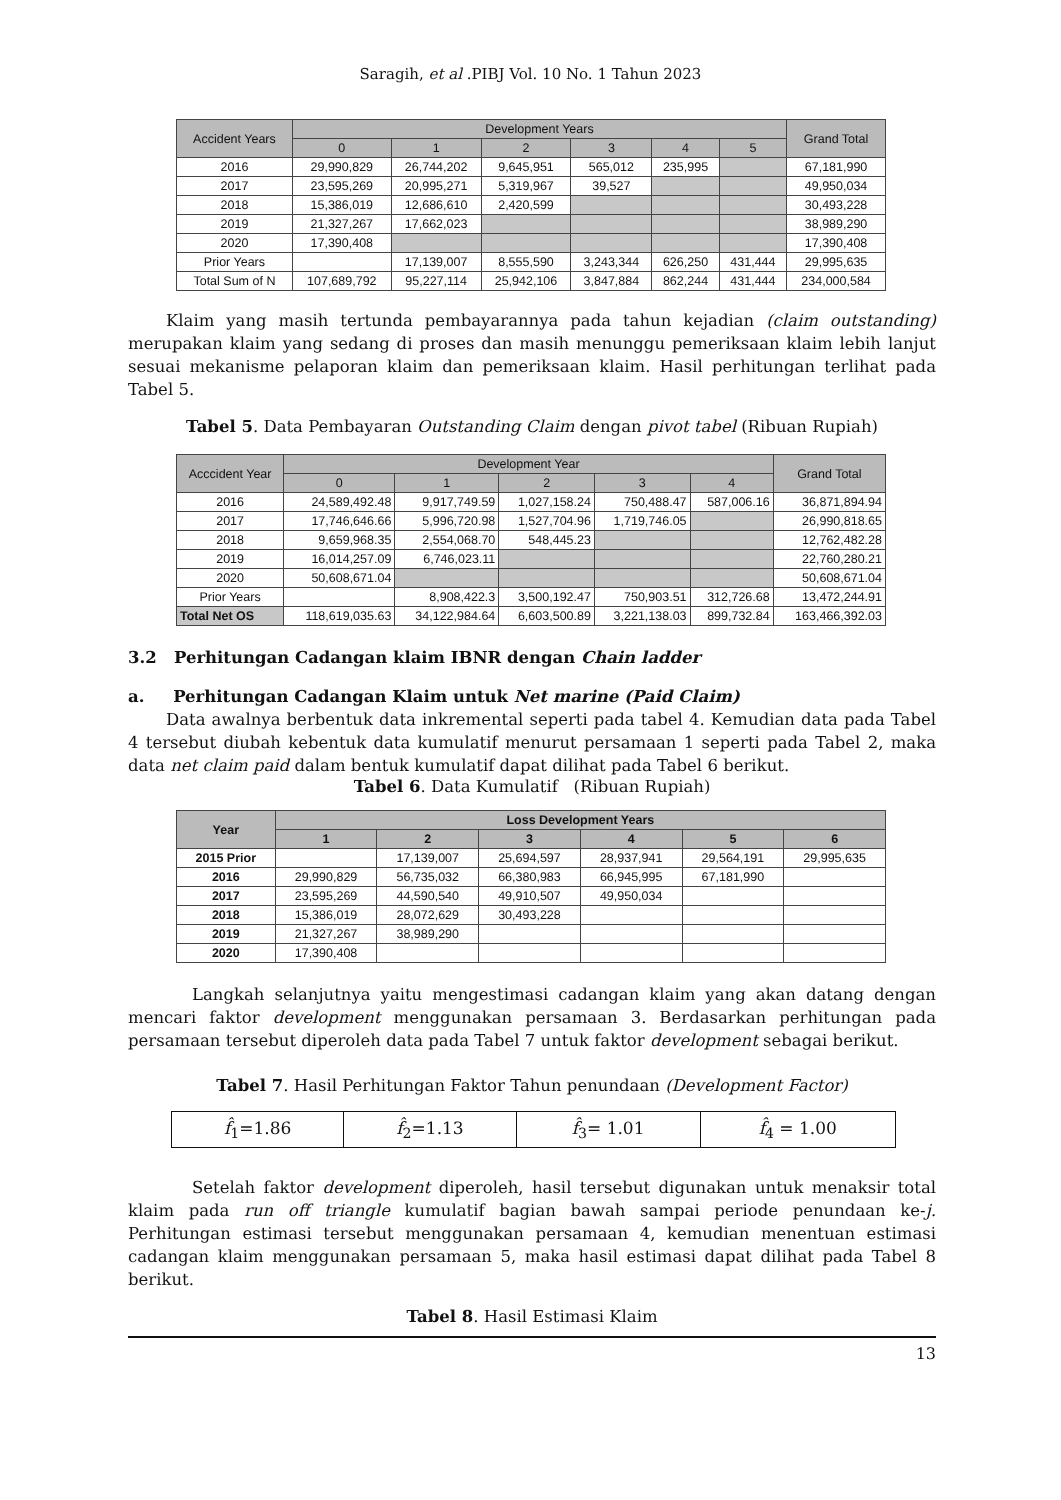Saragih, et al .PIBJ Vol. 10 No. 1 Tahun 2023
| Accident Years | Development Years | | | | | | Grand Total |
| --- | --- | --- | --- | --- | --- | --- | --- |
| | 0 | 1 | 2 | 3 | 4 | 5 | |
| 2016 | 29,990,829 | 26,744,202 | 9,645,951 | 565,012 | 235,995 | | 67,181,990 |
| 2017 | 23,595,269 | 20,995,271 | 5,319,967 | 39,527 | | | 49,950,034 |
| 2018 | 15,386,019 | 12,686,610 | 2,420,599 | | | | 30,493,228 |
| 2019 | 21,327,267 | 17,662,023 | | | | | 38,989,290 |
| 2020 | 17,390,408 | | | | | | 17,390,408 |
| Prior Years | | 17,139,007 | 8,555,590 | 3,243,344 | 626,250 | 431,444 | 29,995,635 |
| Total Sum of N | 107,689,792 | 95,227,114 | 25,942,106 | 3,847,884 | 862,244 | 431,444 | 234,000,584 |
Klaim yang masih tertunda pembayarannya pada tahun kejadian (claim outstanding) merupakan klaim yang sedang di proses dan masih menunggu pemeriksaan klaim lebih lanjut sesuai mekanisme pelaporan klaim dan pemeriksaan klaim. Hasil perhitungan terlihat pada Tabel 5.
Tabel 5. Data Pembayaran Outstanding Claim dengan pivot tabel (Ribuan Rupiah)
| Acccident Year | Development Year | | | | | Grand Total |
| --- | --- | --- | --- | --- | --- | --- |
| | 0 | 1 | 2 | 3 | 4 | |
| 2016 | 24,589,492.48 | 9,917,749.59 | 1,027,158.24 | 750,488.47 | 587,006.16 | 36,871,894.94 |
| 2017 | 17,746,646.66 | 5,996,720.98 | 1,527,704.96 | 1,719,746.05 | | 26,990,818.65 |
| 2018 | 9,659,968.35 | 2,554,068.70 | 548,445.23 | | | 12,762,482.28 |
| 2019 | 16,014,257.09 | 6,746,023.11 | | | | 22,760,280.21 |
| 2020 | 50,608,671.04 | | | | | 50,608,671.04 |
| Prior Years | | 8,908,422.3 | 3,500,192.47 | 750,903.51 | 312,726.68 | 13,472,244.91 |
| Total Net OS | 118,619,035.63 | 34,122,984.64 | 6,603,500.89 | 3,221,138.03 | 899,732.84 | 163,466,392.03 |
3.2 Perhitungan Cadangan klaim IBNR dengan Chain ladder
a. Perhitungan Cadangan Klaim untuk Net marine (Paid Claim)
Data awalnya berbentuk data inkremental seperti pada tabel 4. Kemudian data pada Tabel 4 tersebut diubah kebentuk data kumulatif menurut persamaan 1 seperti pada Tabel 2, maka data net claim paid dalam bentuk kumulatif dapat dilihat pada Tabel 6 berikut.
Tabel 6. Data Kumulatif (Ribuan Rupiah)
| Year | Loss Development Years | | | | | |
| --- | --- | --- | --- | --- | --- | --- |
| | 1 | 2 | 3 | 4 | 5 | 6 |
| 2015 Prior | | 17,139,007 | 25,694,597 | 28,937,941 | 29,564,191 | 29,995,635 |
| 2016 | 29,990,829 | 56,735,032 | 66,380,983 | 66,945,995 | 67,181,990 | |
| 2017 | 23,595,269 | 44,590,540 | 49,910,507 | 49,950,034 | | |
| 2018 | 15,386,019 | 28,072,629 | 30,493,228 | | | |
| 2019 | 21,327,267 | 38,989,290 | | | | |
| 2020 | 17,390,408 | | | | | |
Langkah selanjutnya yaitu mengestimasi cadangan klaim yang akan datang dengan mencari faktor development menggunakan persamaan 3. Berdasarkan perhitungan pada persamaan tersebut diperoleh data pada Tabel 7 untuk faktor development sebagai berikut.
Tabel 7. Hasil Perhitungan Faktor Tahun penundaan (Development Factor)
| f̂<sub>1</sub>=1.86 | f̂<sub>2</sub>=1.13 | f̂<sub>3</sub>= 1.01 | f̂<sub>4</sub> = 1.00 |
Setelah faktor development diperoleh, hasil tersebut digunakan untuk menaksir total klaim pada run off triangle kumulatif bagian bawah sampai periode penundaan ke-j. Perhitungan estimasi tersebut menggunakan persamaan 4, kemudian menentuan estimasi cadangan klaim menggunakan persamaan 5, maka hasil estimasi dapat dilihat pada Tabel 8 berikut.
Tabel 8. Hasil Estimasi Klaim
13